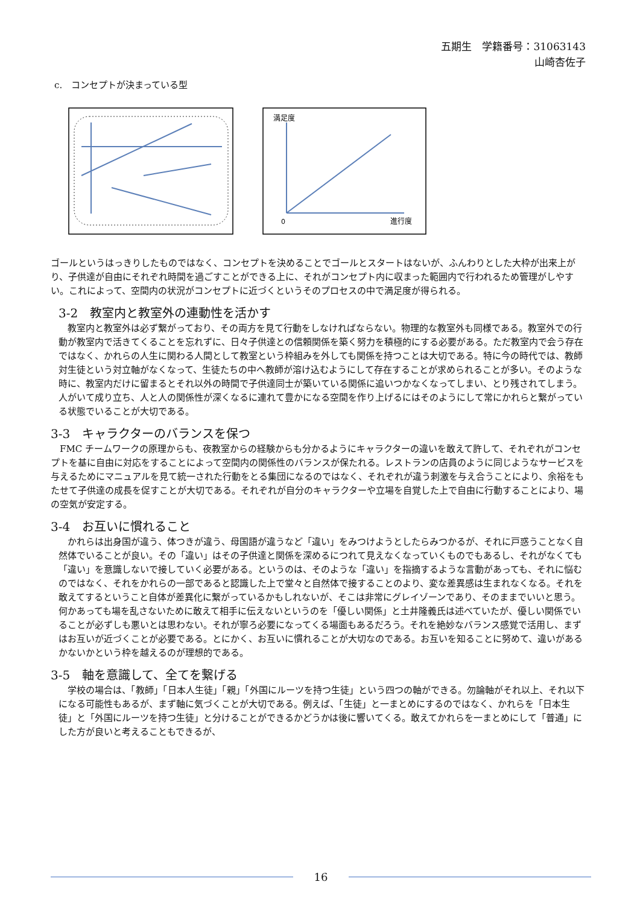五期生　学籍番号：31063143
山崎杏佐子
c.　コンセプトが決まっている型
満足度
0
進行度
ゴールというはっきりしたものではなく、コンセプトを決めることでゴールとスタートはないが、ふんわりとした大枠が出来上がり、子供達が自由にそれぞれ時間を過ごすことができる上に、それがコンセプト内に収まった範囲内で行われるため管理がしやすい。これによって、空間内の状況がコンセプトに近づくというそのプロセスの中で満足度が得られる。
3-2　教室内と教室外の連動性を活かす
　教室内と教室外は必ず繋がっており、その両方を見て行動をしなければならない。物理的な教室外も同様である。教室外での行動が教室内で活きてくることを忘れずに、日々子供達との信頼関係を築く努力を積極的にする必要がある。ただ教室内で会う存在ではなく、かれらの人生に関わる人間として教室という枠組みを外しても関係を持つことは大切である。特に今の時代では、教師対生徒という対立軸がなくなって、生徒たちの中へ教師が溶け込むようにして存在することが求められることが多い。そのような時に、教室内だけに留まるとそれ以外の時間で子供達同士が築いている関係に追いつかなくなってしまい、とり残されてしまう。人がいて成り立ち、人と人の関係性が深くなるに連れて豊かになる空間を作り上げるにはそのようにして常にかれらと繋がっている状態でいることが大切である。
3-3　キャラクターのバランスを保つ
　FMC チームワークの原理からも、夜教室からの経験からも分かるようにキャラクターの違いを敢えて許して、それぞれがコンセプトを基に自由に対応をすることによって空間内の関係性のバランスが保たれる。レストランの店員のように同じようなサービスを与えるためにマニュアルを見て統一された行動をとる集団になるのではなく、それぞれが違う刺激を与え合うことにより、余裕をもたせて子供達の成長を促すことが大切である。それぞれが自分のキャラクターや立場を自覚した上で自由に行動することにより、場の空気が安定する。
3-4　お互いに慣れること
　かれらは出身国が違う、体つきが違う、母国語が違うなど「違い」をみつけようとしたらみつかるが、それに戸惑うことなく自然体でいることが良い。その「違い」はその子供達と関係を深めるにつれて見えなくなっていくものでもあるし、それがなくても「違い」を意識しないで接していく必要がある。というのは、そのような「違い」を指摘するような言動があっても、それに悩むのではなく、それをかれらの一部であると認識した上で堂々と自然体で接することのより、変な差異感は生まれなくなる。それを敢えてするということ自体が差異化に繋がっているかもしれないが、そこは非常にグレイゾーンであり、そのままでいいと思う。何かあっても場を乱さないために敢えて相手に伝えないというのを「優しい関係」と土井隆義氏は述べていたが、優しい関係でいることが必ずしも悪いとは思わない。それが寧ろ必要になってくる場面もあるだろう。それを絶妙なバランス感覚で活用し、まずはお互いが近づくことが必要である。とにかく、お互いに慣れることが大切なのである。お互いを知ることに努めて、違いがあるかないかという枠を越えるのが理想的である。
3-5　軸を意識して、全てを繋げる
　学校の場合は、「教師」「日本人生徒」「親」「外国にルーツを持つ生徒」という四つの軸ができる。勿論軸がそれ以上、それ以下になる可能性もあるが、まず軸に気づくことが大切である。例えば、「生徒」と一まとめにするのではなく、かれらを「日本生徒」と「外国にルーツを持つ生徒」と分けることができるかどうかは後に響いてくる。敢えてかれらを一まとめにして「普通」にした方が良いと考えることもできるが、
16